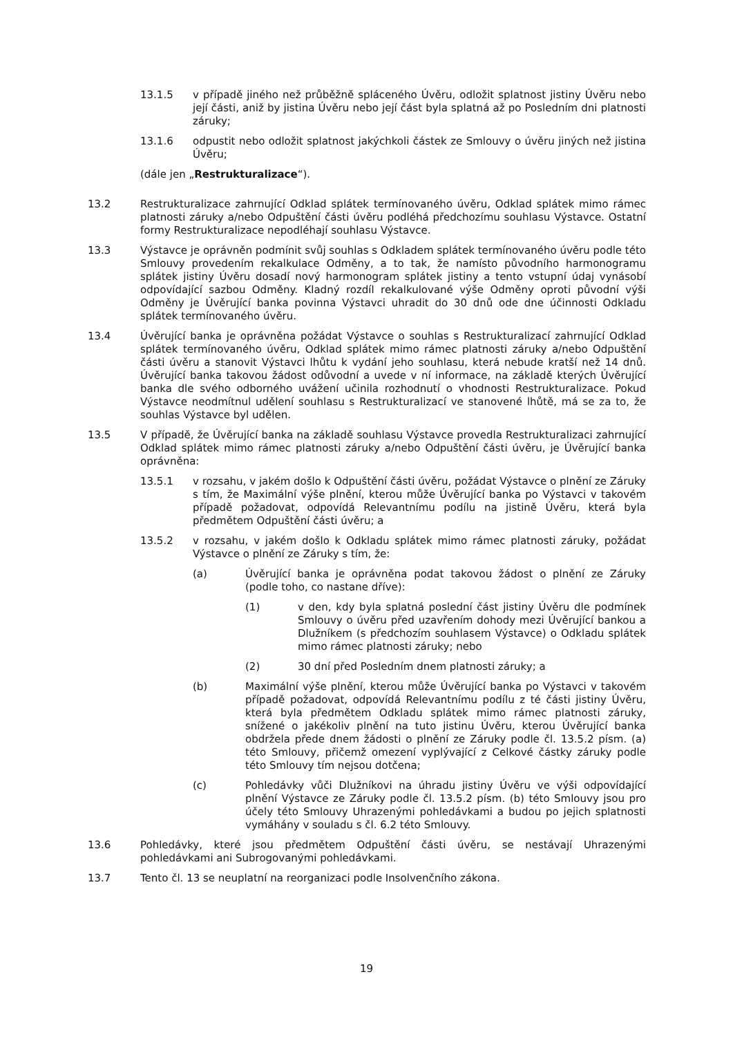13.1.5 v případě jiného než průběžně spláceného Úvěru, odložit splatnost jistiny Úvěru nebo její části, aniž by jistina Úvěru nebo její část byla splatná až po Posledním dni platnosti záruky;
13.1.6 odpustit nebo odložit splatnost jakýchkoli částek ze Smlouvy o úvěru jiných než jistina Úvěru;
(dále jen „Restrukturalizace“).
13.2 Restrukturalizace zahrnující Odklad splátek termínovaného úvěru, Odklad splátek mimo rámec platnosti záruky a/nebo Odpuštění části úvěru podléhá předchozímu souhlasu Výstavce. Ostatní formy Restrukturalizace nepodléhají souhlasu Výstavce.
13.3 Výstavce je oprávněn podmínit svůj souhlas s Odkladem splátek termínovaného úvěru podle této Smlouvy provedením rekalkulace Odměny, a to tak, že namísto původního harmonogramu splátek jistiny Úvěru dosadí nový harmonogram splátek jistiny a tento vstupní údaj vynásobí odpovídající sazbou Odměny. Kladný rozdíl rekalkulované výše Odměny oproti původní výši Odměny je Úvěrující banka povinna Výstavci uhradit do 30 dnů ode dne účinnosti Odkladu splátek termínovaného úvěru.
13.4 Úvěrující banka je oprávněna požádat Výstavce o souhlas s Restrukturalizací zahrnující Odklad splátek termínovaného úvěru, Odklad splátek mimo rámec platnosti záruky a/nebo Odpuštění části úvěru a stanovit Výstavci lhůtu k vydání jeho souhlasu, která nebude kratší než 14 dnů. Úvěrující banka takovou žádost odůvodní a uvede v ní informace, na základě kterých Úvěrující banka dle svého odborného uvážení učinila rozhodnutí o vhodnosti Restrukturalizace. Pokud Výstavce neodmítnul udělení souhlasu s Restrukturalizací ve stanovené lhůtě, má se za to, že souhlas Výstavce byl udělen.
13.5 V případě, že Úvěrující banka na základě souhlasu Výstavce provedla Restrukturalizaci zahrnující Odklad splátek mimo rámec platnosti záruky a/nebo Odpuštění části úvěru, je Úvěrující banka oprávněna:
13.5.1 v rozsahu, v jakém došlo k Odpuštění části úvěru, požádat Výstavce o plnění ze Záruky s tím, že Maximální výše plnění, kterou může Úvěrující banka po Výstavci v takovém případě požadovat, odpovídá Relevantnímu podílu na jistině Úvěru, která byla předmětem Odpuštění části úvěru; a
13.5.2 v rozsahu, v jakém došlo k Odkladu splátek mimo rámec platnosti záruky, požádat Výstavce o plnění ze Záruky s tím, že:
(a) Úvěrující banka je oprávněna podat takovou žádost o plnění ze Záruky (podle toho, co nastane dříve):
(1) v den, kdy byla splatná poslední část jistiny Úvěru dle podmínek Smlouvy o úvěru před uzavřením dohody mezi Úvěrující bankou a Dlužníkem (s předchozím souhlasem Výstavce) o Odkladu splátek mimo rámec platnosti záruky; nebo
(2) 30 dní před Posledním dnem platnosti záruky; a
(b) Maximální výše plnění, kterou může Úvěrující banka po Výstavci v takovém případě požadovat, odpovídá Relevantnímu podílu z té části jistiny Úvěru, která byla předmětem Odkladu splátek mimo rámec platnosti záruky, snížené o jakékoliv plnění na tuto jistinu Úvěru, kterou Úvěrující banka obdržela přede dnem žádosti o plnění ze Záruky podle čl. 13.5.2 písm. (a) této Smlouvy, přičemž omezení vyplývající z Celkové částky záruky podle této Smlouvy tím nejsou dotčena;
(c) Pohledávky vůči Dlužníkovi na úhradu jistiny Úvěru ve výši odpovídající plnění Výstavce ze Záruky podle čl. 13.5.2 písm. (b) této Smlouvy jsou pro účely této Smlouvy Uhrazenými pohledávkami a budou po jejich splatnosti vymáhány v souladu s čl. 6.2 této Smlouvy.
13.6 Pohledávky, které jsou předmětem Odpuštění části úvěru, se nestávají Uhrazenými pohledávkami ani Subrogovanými pohledávkami.
13.7 Tento čl. 13 se neuplatní na reorganizaci podle Insolvenčního zákona.
19